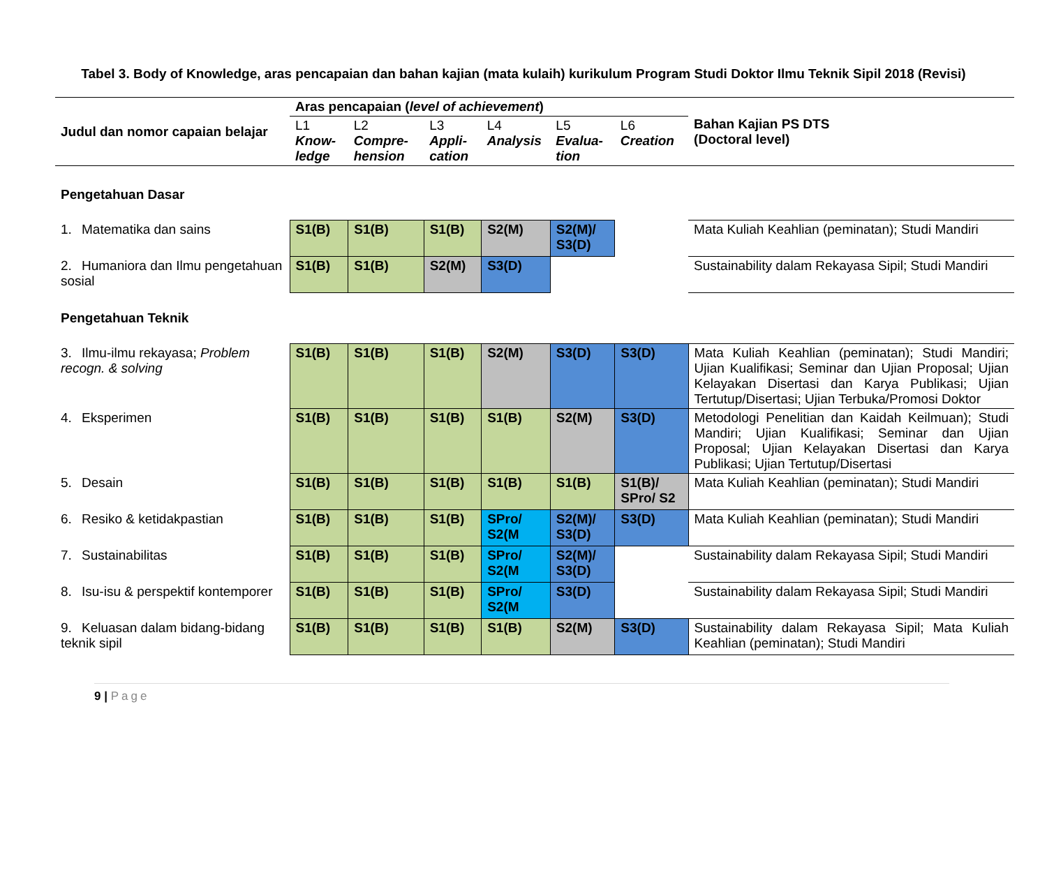Tabel 3. Body of Knowledge, aras pencapaian dan bahan kajian (mata kulaih) kurikulum Program Studi Doktor Ilmu Teknik Sipil 2018 (Revisi)
| Judul dan nomor capaian belajar | Aras pencapaian ( level of achievement ) | | | | | | Bahan Kajian PS DTS (Doctoral level) |
| --- | --- | --- | --- | --- | --- | --- | --- |
| | L1 Know-ledge | L2 Compre-hension | L3 Appli-cation | L4 Analysis | L5 Evalua-tion | L6 Creation | |
| Pengetahuan Dasar | | | | | | | |
| 1. Matematika dan sains | S1(B) | S1(B) | S1(B) | S2(M) | S2(M)/ S3(D) | | Mata Kuliah Keahlian (peminatan); Studi Mandiri |
| 2. Humaniora dan Ilmu pengetahuan sosial | S1(B) | S1(B) | S2(M) | S3(D) | | | Sustainability dalam Rekayasa Sipil; Studi Mandiri |
| Pengetahuan Teknik | | | | | | | |
| 3. Ilmu-ilmu rekayasa; Problem recogn. & solving | S1(B) | S1(B) | S1(B) | S2(M) | S3(D) | S3(D) | Mata Kuliah Keahlian (peminatan); Studi Mandiri; Ujian Kualifikasi; Seminar dan Ujian Proposal; Ujian Kelayakan Disertasi dan Karya Publikasi; Ujian Tertutup/Disertasi; Ujian Terbuka/Promosi Doktor |
| 4. Eksperimen | S1(B) | S1(B) | S1(B) | S1(B) | S2(M) | S3(D) | Metodologi Penelitian dan Kaidah Keilmuan); Studi Mandiri; Ujian Kualifikasi; Seminar dan Ujian Proposal; Ujian Kelayakan Disertasi dan Karya Publikasi; Ujian Tertutup/Disertasi |
| 5. Desain | S1(B) | S1(B) | S1(B) | S1(B) | S1(B) | S1(B)/ SPro/ S2 | Mata Kuliah Keahlian (peminatan); Studi Mandiri |
| 6. Resiko & ketidakpastian | S1(B) | S1(B) | S1(B) | SPro/ S2(M | S2(M)/ S3(D) | S3(D) | Mata Kuliah Keahlian (peminatan); Studi Mandiri |
| 7. Sustainabilitas | S1(B) | S1(B) | S1(B) | SPro/ S2(M | S2(M)/ S3(D) | | Sustainability dalam Rekayasa Sipil; Studi Mandiri |
| 8. Isu-isu & perspektif kontemporer | S1(B) | S1(B) | S1(B) | SPro/ S2(M | S3(D) | | Sustainability dalam Rekayasa Sipil; Studi Mandiri |
| 9. Keluasan dalam bidang-bidang teknik sipil | S1(B) | S1(B) | S1(B) | S1(B) | S2(M) | S3(D) | Sustainability dalam Rekayasa Sipil; Mata Kuliah Keahlian (peminatan); Studi Mandiri |
9 | Page